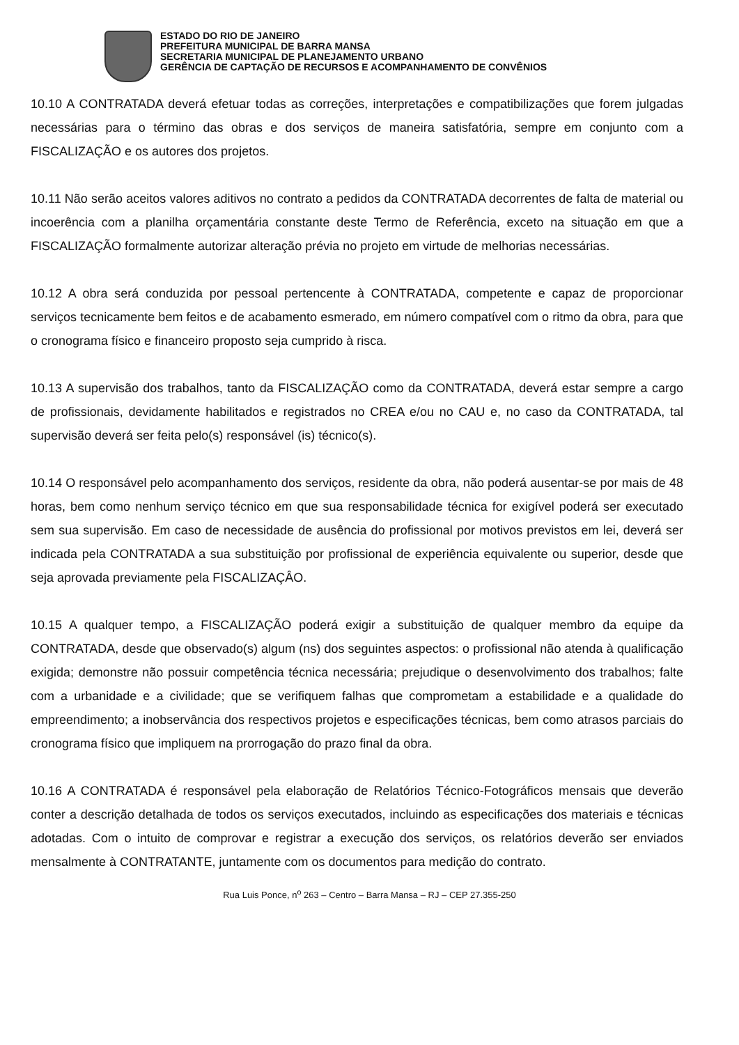ESTADO DO RIO DE JANEIRO
PREFEITURA MUNICIPAL DE BARRA MANSA
SECRETARIA MUNICIPAL DE PLANEJAMENTO URBANO
GERÊNCIA DE CAPTAÇÃO DE RECURSOS E ACOMPANHAMENTO DE CONVÊNIOS
10.10 A CONTRATADA deverá efetuar todas as correções, interpretações e compatibilizações que forem julgadas necessárias para o término das obras e dos serviços de maneira satisfatória, sempre em conjunto com a FISCALIZAÇÃO e os autores dos projetos.
10.11 Não serão aceitos valores aditivos no contrato a pedidos da CONTRATADA decorrentes de falta de material ou incoerência com a planilha orçamentária constante deste Termo de Referência, exceto na situação em que a FISCALIZAÇÃO formalmente autorizar alteração prévia no projeto em virtude de melhorias necessárias.
10.12 A obra será conduzida por pessoal pertencente à CONTRATADA, competente e capaz de proporcionar serviços tecnicamente bem feitos e de acabamento esmerado, em número compatível com o ritmo da obra, para que o cronograma físico e financeiro proposto seja cumprido à risca.
10.13 A supervisão dos trabalhos, tanto da FISCALIZAÇÃO como da CONTRATADA, deverá estar sempre a cargo de profissionais, devidamente habilitados e registrados no CREA e/ou no CAU e, no caso da CONTRATADA, tal supervisão deverá ser feita pelo(s) responsável (is) técnico(s).
10.14 O responsável pelo acompanhamento dos serviços, residente da obra, não poderá ausentar-se por mais de 48 horas, bem como nenhum serviço técnico em que sua responsabilidade técnica for exigível poderá ser executado sem sua supervisão. Em caso de necessidade de ausência do profissional por motivos previstos em lei, deverá ser indicada pela CONTRATADA a sua substituição por profissional de experiência equivalente ou superior, desde que seja aprovada previamente pela FISCALIZAÇÂO.
10.15 A qualquer tempo, a FISCALIZAÇÃO poderá exigir a substituição de qualquer membro da equipe da CONTRATADA, desde que observado(s) algum (ns) dos seguintes aspectos: o profissional não atenda à qualificação exigida; demonstre não possuir competência técnica necessária; prejudique o desenvolvimento dos trabalhos; falte com a urbanidade e a civilidade; que se verifiquem falhas que comprometam a estabilidade e a qualidade do empreendimento; a inobservância dos respectivos projetos e especificações técnicas, bem como atrasos parciais do cronograma físico que impliquem na prorrogação do prazo final da obra.
10.16 A CONTRATADA é responsável pela elaboração de Relatórios Técnico-Fotográficos mensais que deverão conter a descrição detalhada de todos os serviços executados, incluindo as especificações dos materiais e técnicas adotadas. Com o intuito de comprovar e registrar a execução dos serviços, os relatórios deverão ser enviados mensalmente à CONTRATANTE, juntamente com os documentos para medição do contrato.
Rua Luis Ponce, n<sup>o</sup> 263 – Centro – Barra Mansa – RJ – CEP 27.355-250